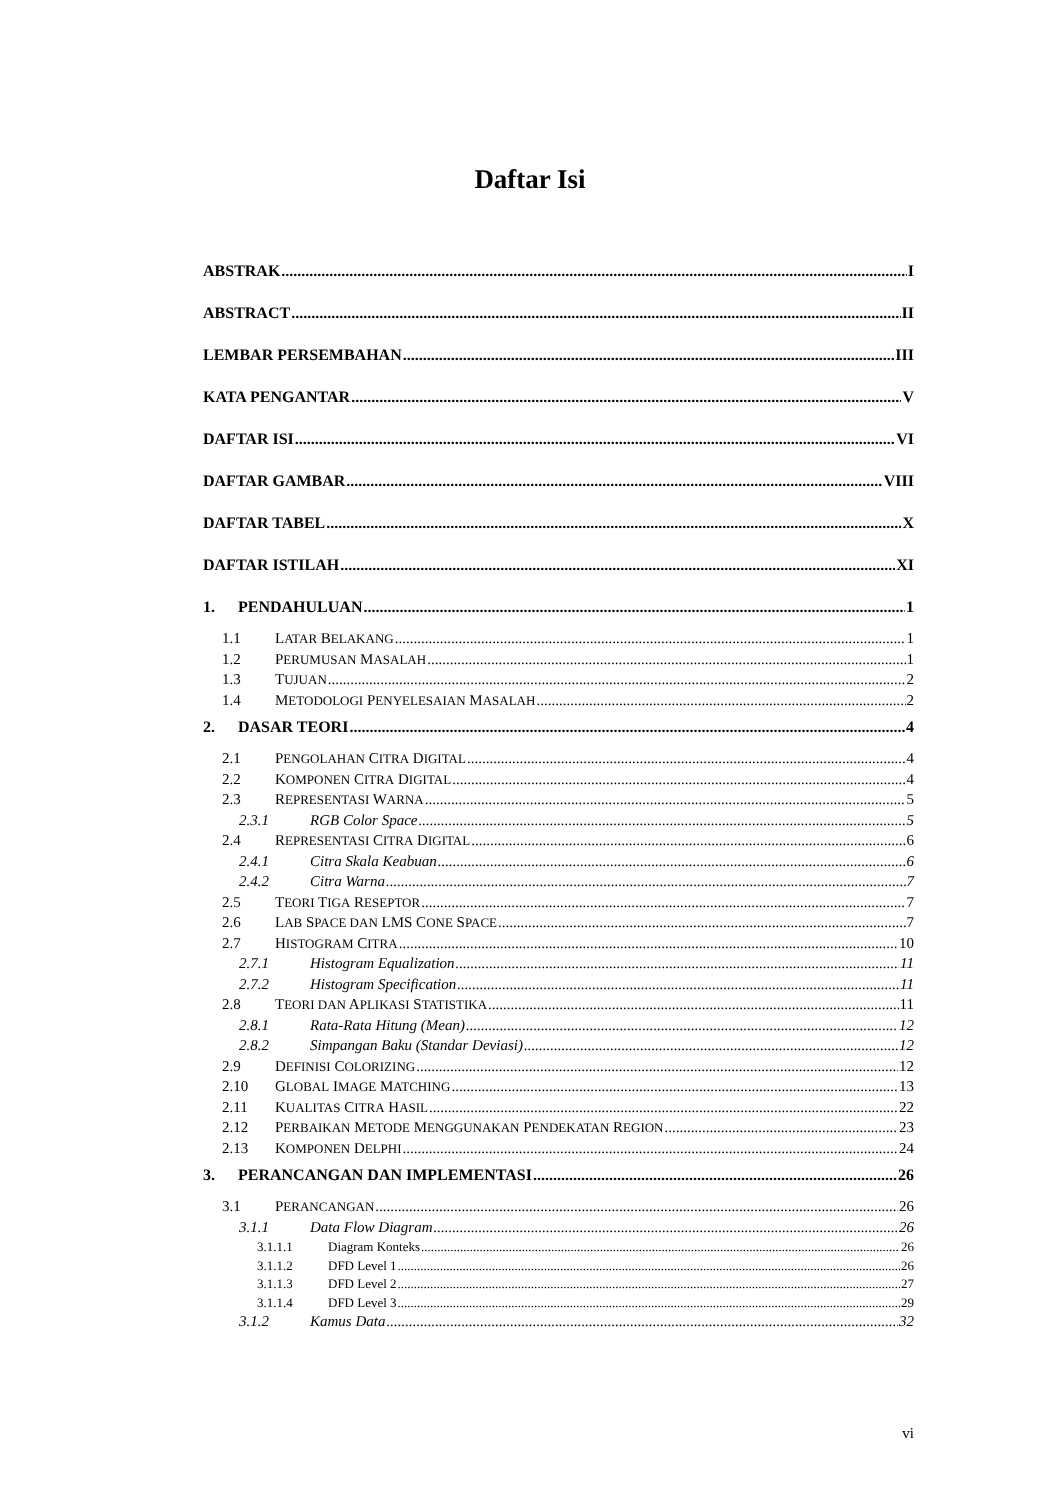Daftar Isi
ABSTRAK I
ABSTRACT II
LEMBAR PERSEMBAHAN III
KATA PENGANTAR V
DAFTAR ISI VI
DAFTAR GAMBAR VIII
DAFTAR TABEL X
DAFTAR ISTILAH XI
1. PENDAHULUAN 1
1.1 LATAR BELAKANG 1
1.2 PERUMUSAN MASALAH 1
1.3 TUJUAN 2
1.4 METODOLOGI PENYELESAIAN MASALAH 2
2. DASAR TEORI 4
2.1 PENGOLAHAN CITRA DIGITAL 4
2.2 KOMPONEN CITRA DIGITAL 4
2.3 REPRESENTASI WARNA 5
2.3.1 RGB Color Space 5
2.4 REPRESENTASI CITRA DIGITAL 6
2.4.1 Citra Skala Keabuan 6
2.4.2 Citra Warna 7
2.5 TEORI TIGA RESEPTOR 7
2.6 LAB SPACE DAN LMS CONE SPACE 7
2.7 HISTOGRAM CITRA 10
2.7.1 Histogram Equalization 11
2.7.2 Histogram Specification 11
2.8 TEORI DAN APLIKASI STATISTIKA 11
2.8.1 Rata-Rata Hitung (Mean) 12
2.8.2 Simpangan Baku (Standar Deviasi) 12
2.9 DEFINISI COLORIZING 12
2.10 GLOBAL IMAGE MATCHING 13
2.11 KUALITAS CITRA HASIL 22
2.12 PERBAIKAN METODE MENGGUNAKAN PENDEKATAN REGION 23
2.13 KOMPONEN DELPHI 24
3. PERANCANGAN DAN IMPLEMENTASI 26
3.1 PERANCANGAN 26
3.1.1 Data Flow Diagram 26
3.1.1.1 Diagram Konteks 26
3.1.1.2 DFD Level 1 26
3.1.1.3 DFD Level 2 27
3.1.1.4 DFD Level 3 29
3.1.2 Kamus Data 32
vi